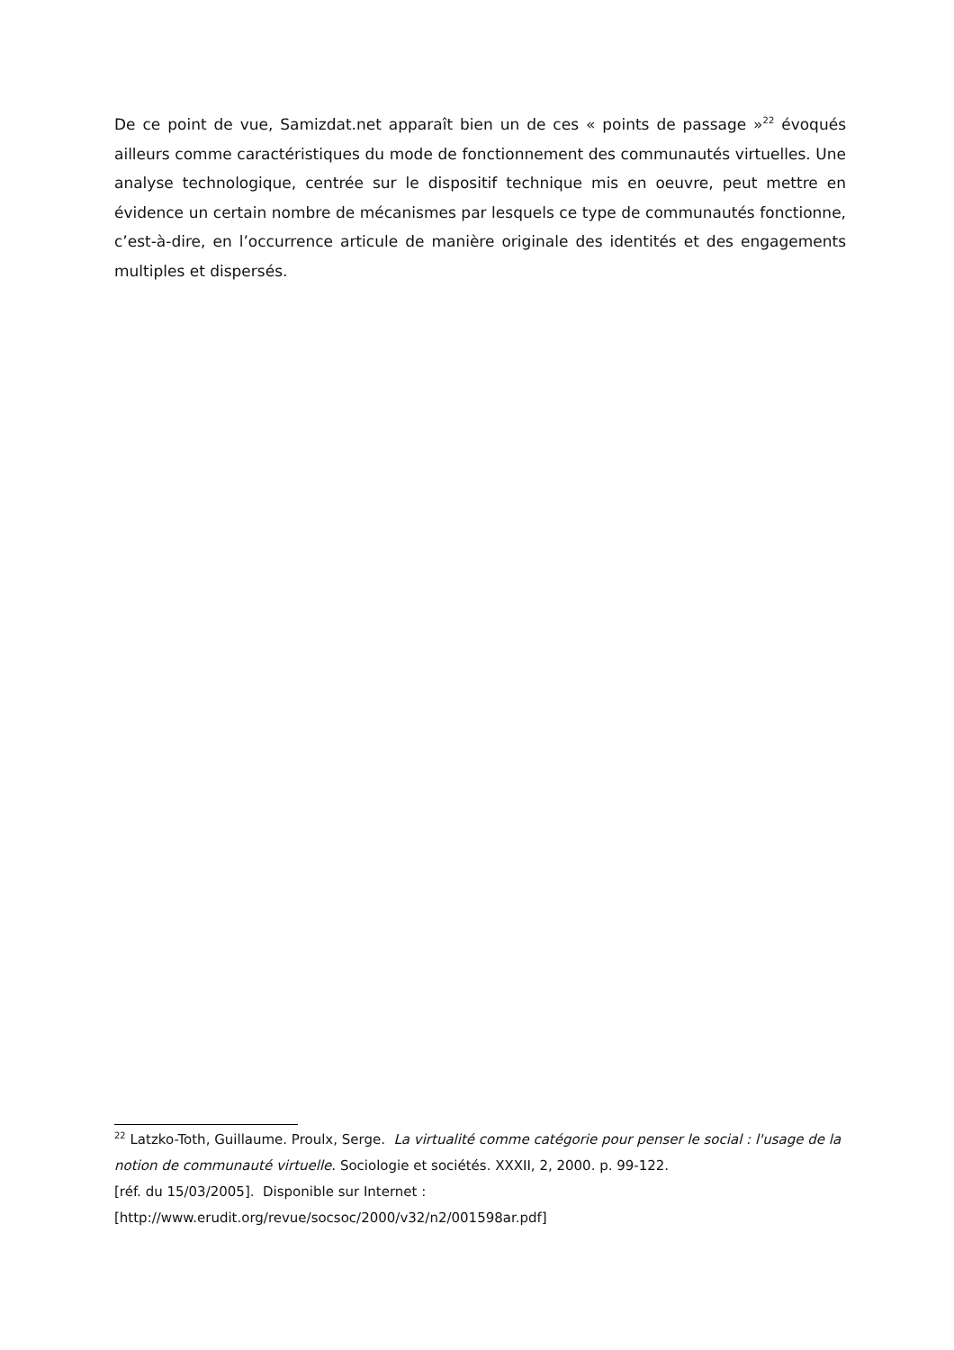De ce point de vue, Samizdat.net apparaît bien un de ces « points de passage »<sup>22</sup> évoqués ailleurs comme caractéristiques du mode de fonctionnement des communautés virtuelles. Une analyse technologique, centrée sur le dispositif technique mis en oeuvre, peut mettre en évidence un certain nombre de mécanismes par lesquels ce type de communautés fonctionne, c’est-à-dire, en l’occurrence articule de manière originale des identités et des engagements multiples et dispersés.
<sup>22</sup> Latzko-Toth, Guillaume. Proulx, Serge. La virtualité comme catégorie pour penser le social : l'usage de la notion de communauté virtuelle. Sociologie et sociétés. XXXII, 2, 2000. p. 99-122.
[réf. du 15/03/2005]. Disponible sur Internet :
[http://www.erudit.org/revue/socsoc/2000/v32/n2/001598ar.pdf]